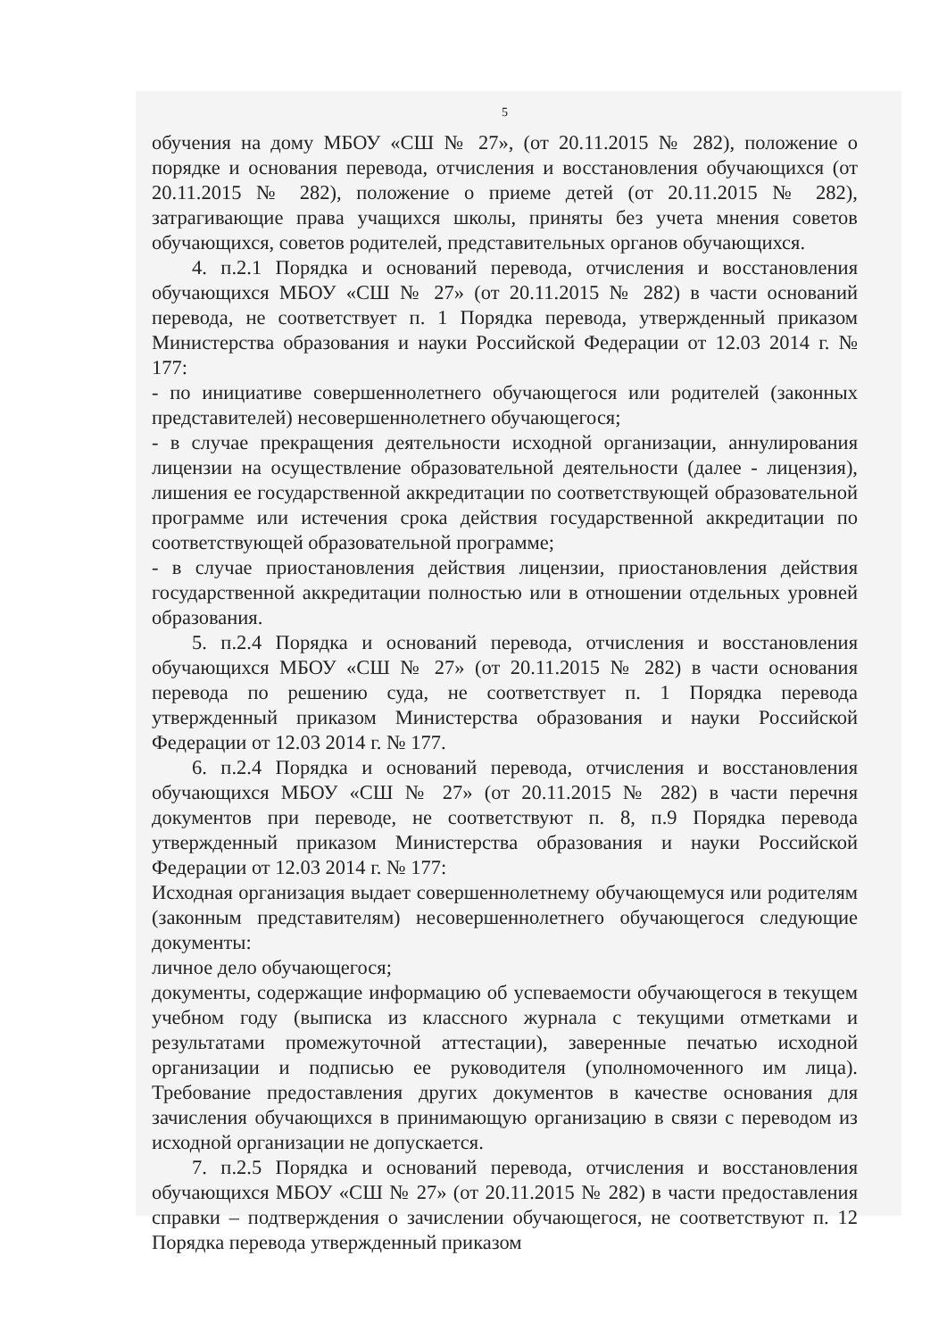5
обучения на дому МБОУ «СШ № 27», (от 20.11.2015 № 282), положение о порядке и основания перевода, отчисления и восстановления обучающихся (от 20.11.2015 № 282), положение о приеме детей (от 20.11.2015 № 282), затрагивающие права учащихся школы, приняты без учета мнения советов обучающихся, советов родителей, представительных органов обучающихся.
4. п.2.1 Порядка и оснований перевода, отчисления и восстановления обучающихся МБОУ «СШ № 27» (от 20.11.2015 № 282) в части оснований перевода, не соответствует п. 1 Порядка перевода, утвержденный приказом Министерства образования и науки Российской Федерации от 12.03 2014 г. № 177:
- по инициативе совершеннолетнего обучающегося или родителей (законных представителей) несовершеннолетнего обучающегося;
- в случае прекращения деятельности исходной организации, аннулирования лицензии на осуществление образовательной деятельности (далее - лицензия), лишения ее государственной аккредитации по соответствующей образовательной программе или истечения срока действия государственной аккредитации по соответствующей образовательной программе;
- в случае приостановления действия лицензии, приостановления действия государственной аккредитации полностью или в отношении отдельных уровней образования.
5. п.2.4 Порядка и оснований перевода, отчисления и восстановления обучающихся МБОУ «СШ № 27» (от 20.11.2015 № 282) в части основания перевода по решению суда, не соответствует п. 1 Порядка перевода утвержденный приказом Министерства образования и науки Российской Федерации от 12.03 2014 г. № 177.
6. п.2.4 Порядка и оснований перевода, отчисления и восстановления обучающихся МБОУ «СШ № 27» (от 20.11.2015 № 282) в части перечня документов при переводе, не соответствуют п. 8, п.9 Порядка перевода утвержденный приказом Министерства образования и науки Российской Федерации от 12.03 2014 г. № 177:
Исходная организация выдает совершеннолетнему обучающемуся или родителям (законным представителям) несовершеннолетнего обучающегося следующие документы:
личное дело обучающегося;
документы, содержащие информацию об успеваемости обучающегося в текущем учебном году (выписка из классного журнала с текущими отметками и результатами промежуточной аттестации), заверенные печатью исходной организации и подписью ее руководителя (уполномоченного им лица). Требование предоставления других документов в качестве основания для зачисления обучающихся в принимающую организацию в связи с переводом из исходной организации не допускается.
7. п.2.5 Порядка и оснований перевода, отчисления и восстановления обучающихся МБОУ «СШ № 27» (от 20.11.2015 № 282) в части предоставления справки – подтверждения о зачислении обучающегося, не соответствуют п. 12 Порядка перевода утвержденный приказом